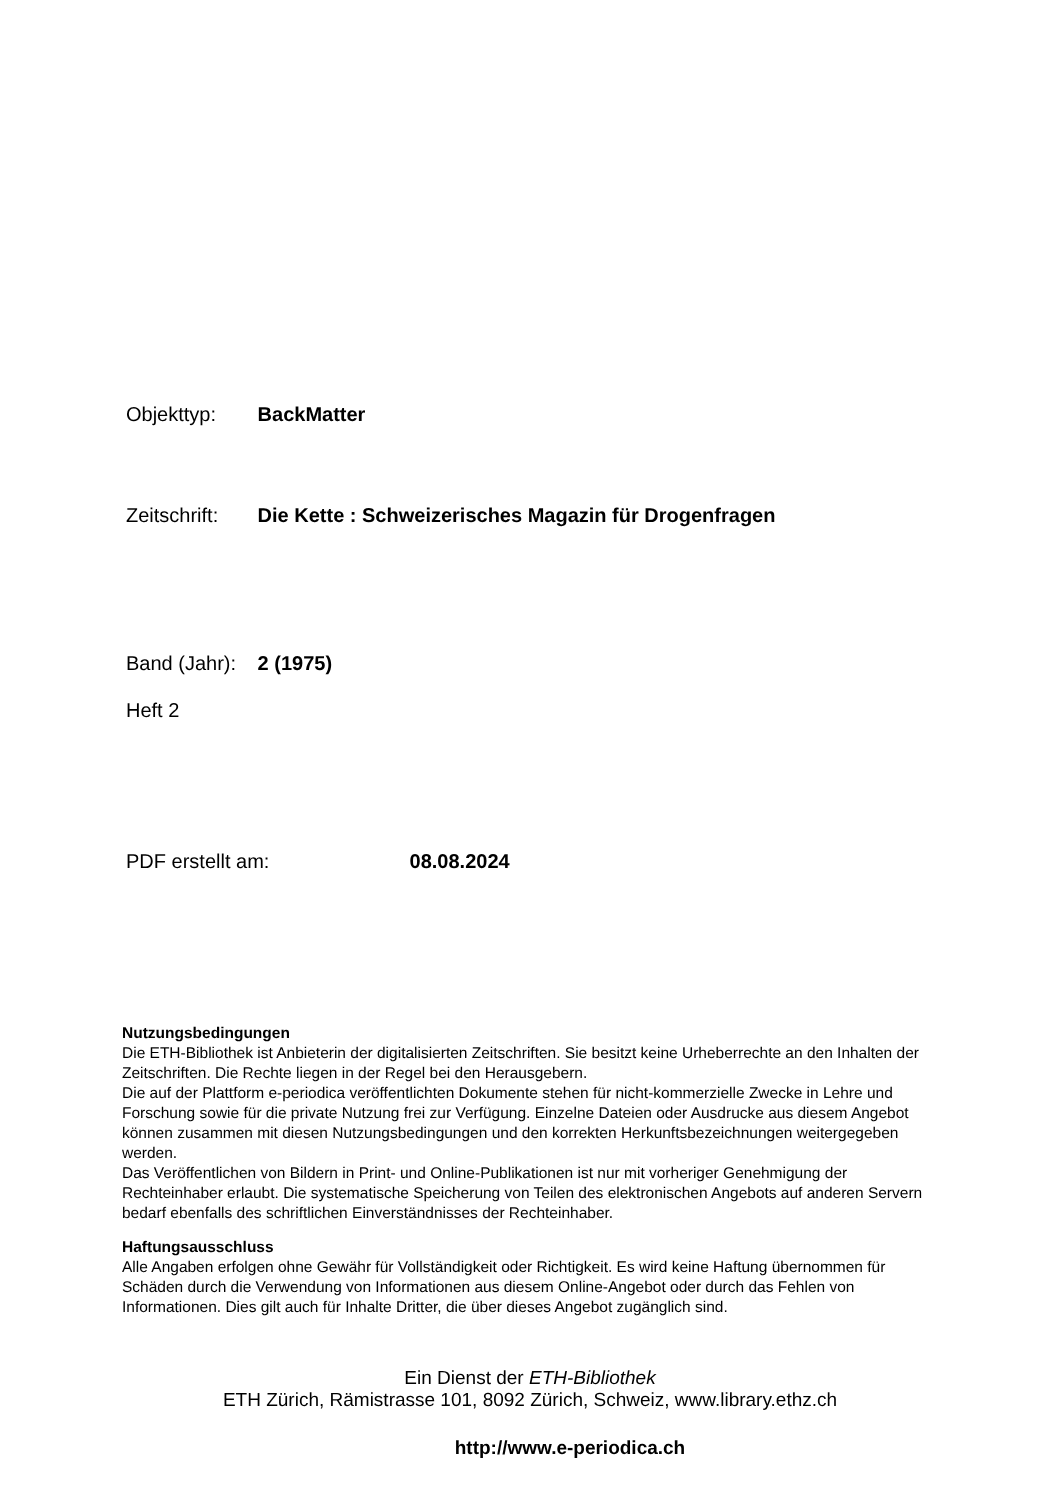Objekttyp: BackMatter
Zeitschrift: Die Kette : Schweizerisches Magazin für Drogenfragen
Band (Jahr): 2 (1975)
Heft 2
PDF erstellt am: 08.08.2024
Nutzungsbedingungen
Die ETH-Bibliothek ist Anbieterin der digitalisierten Zeitschriften. Sie besitzt keine Urheberrechte an den Inhalten der Zeitschriften. Die Rechte liegen in der Regel bei den Herausgebern.
Die auf der Plattform e-periodica veröffentlichten Dokumente stehen für nicht-kommerzielle Zwecke in Lehre und Forschung sowie für die private Nutzung frei zur Verfügung. Einzelne Dateien oder Ausdrucke aus diesem Angebot können zusammen mit diesen Nutzungsbedingungen und den korrekten Herkunftsbezeichnungen weitergegeben werden.
Das Veröffentlichen von Bildern in Print- und Online-Publikationen ist nur mit vorheriger Genehmigung der Rechteinhaber erlaubt. Die systematische Speicherung von Teilen des elektronischen Angebots auf anderen Servern bedarf ebenfalls des schriftlichen Einverständnisses der Rechteinhaber.
Haftungsausschluss
Alle Angaben erfolgen ohne Gewähr für Vollständigkeit oder Richtigkeit. Es wird keine Haftung übernommen für Schäden durch die Verwendung von Informationen aus diesem Online-Angebot oder durch das Fehlen von Informationen. Dies gilt auch für Inhalte Dritter, die über dieses Angebot zugänglich sind.
Ein Dienst der ETH-Bibliothek
ETH Zürich, Rämistrasse 101, 8092 Zürich, Schweiz, www.library.ethz.ch
http://www.e-periodica.ch